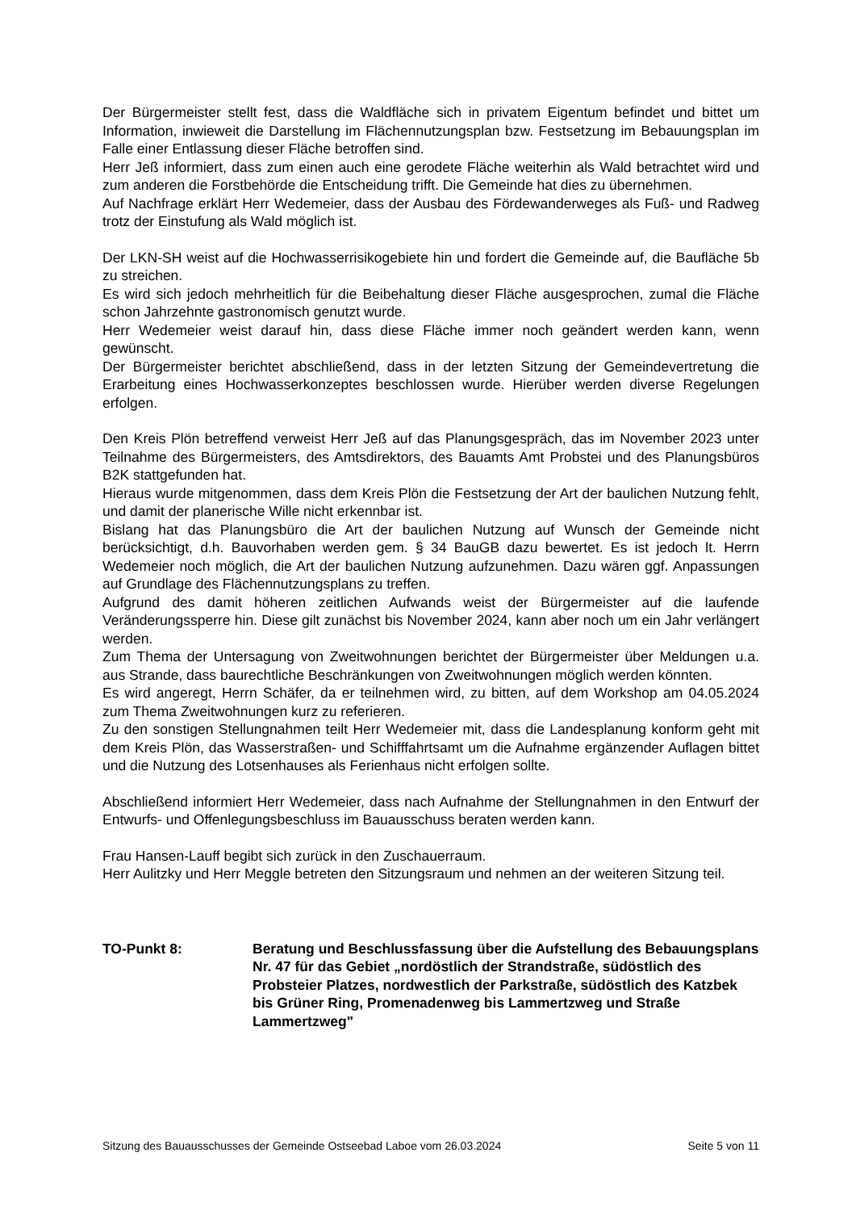Der Bürgermeister stellt fest, dass die Waldfläche sich in privatem Eigentum befindet und bittet um Information, inwieweit die Darstellung im Flächennutzungsplan bzw. Festsetzung im Bebauungsplan im Falle einer Entlassung dieser Fläche betroffen sind.
Herr Jeß informiert, dass zum einen auch eine gerodete Fläche weiterhin als Wald betrachtet wird und zum anderen die Forstbehörde die Entscheidung trifft. Die Gemeinde hat dies zu übernehmen.
Auf Nachfrage erklärt Herr Wedemeier, dass der Ausbau des Fördewanderweges als Fuß- und Radweg trotz der Einstufung als Wald möglich ist.
Der LKN-SH weist auf die Hochwasserrisikogebiete hin und fordert die Gemeinde auf, die Baufläche 5b zu streichen.
Es wird sich jedoch mehrheitlich für die Beibehaltung dieser Fläche ausgesprochen, zumal die Fläche schon Jahrzehnte gastronomisch genutzt wurde.
Herr Wedemeier weist darauf hin, dass diese Fläche immer noch geändert werden kann, wenn gewünscht.
Der Bürgermeister berichtet abschließend, dass in der letzten Sitzung der Gemeindevertretung die Erarbeitung eines Hochwasserkonzeptes beschlossen wurde. Hierüber werden diverse Regelungen erfolgen.
Den Kreis Plön betreffend verweist Herr Jeß auf das Planungsgespräch, das im November 2023 unter Teilnahme des Bürgermeisters, des Amtsdirektors, des Bauamts Amt Probstei und des Planungsbüros B2K stattgefunden hat.
Hieraus wurde mitgenommen, dass dem Kreis Plön die Festsetzung der Art der baulichen Nutzung fehlt, und damit der planerische Wille nicht erkennbar ist.
Bislang hat das Planungsbüro die Art der baulichen Nutzung auf Wunsch der Gemeinde nicht berücksichtigt, d.h. Bauvorhaben werden gem. § 34 BauGB dazu bewertet. Es ist jedoch lt. Herrn Wedemeier noch möglich, die Art der baulichen Nutzung aufzunehmen. Dazu wären ggf. Anpassungen auf Grundlage des Flächennutzungsplans zu treffen.
Aufgrund des damit höheren zeitlichen Aufwands weist der Bürgermeister auf die laufende Veränderungssperre hin. Diese gilt zunächst bis November 2024, kann aber noch um ein Jahr verlängert werden.
Zum Thema der Untersagung von Zweitwohnungen berichtet der Bürgermeister über Meldungen u.a. aus Strande, dass baurechtliche Beschränkungen von Zweitwohnungen möglich werden könnten.
Es wird angeregt, Herrn Schäfer, da er teilnehmen wird, zu bitten, auf dem Workshop am 04.05.2024 zum Thema Zweitwohnungen kurz zu referieren.
Zu den sonstigen Stellungnahmen teilt Herr Wedemeier mit, dass die Landesplanung konform geht mit dem Kreis Plön, das Wasserstraßen- und Schifffahrtsamt um die Aufnahme ergänzender Auflagen bittet und die Nutzung des Lotsenhauses als Ferienhaus nicht erfolgen sollte.
Abschließend informiert Herr Wedemeier, dass nach Aufnahme der Stellungnahmen in den Entwurf der Entwurfs- und Offenlegungsbeschluss im Bauausschuss beraten werden kann.
Frau Hansen-Lauff begibt sich zurück in den Zuschauerraum.
Herr Aulitzky und Herr Meggle betreten den Sitzungsraum und nehmen an der weiteren Sitzung teil.
TO-Punkt 8: Beratung und Beschlussfassung über die Aufstellung des Bebauungsplans Nr. 47 für das Gebiet „nordöstlich der Strandstraße, südöstlich des Probsteier Platzes, nordwestlich der Parkstraße, südöstlich des Katzbek bis Grüner Ring, Promenadenweg bis Lammertzweg und Straße Lammertzweg"
Sitzung des Bauausschusses der Gemeinde Ostseebad Laboe vom 26.03.2024 Seite 5 von 11